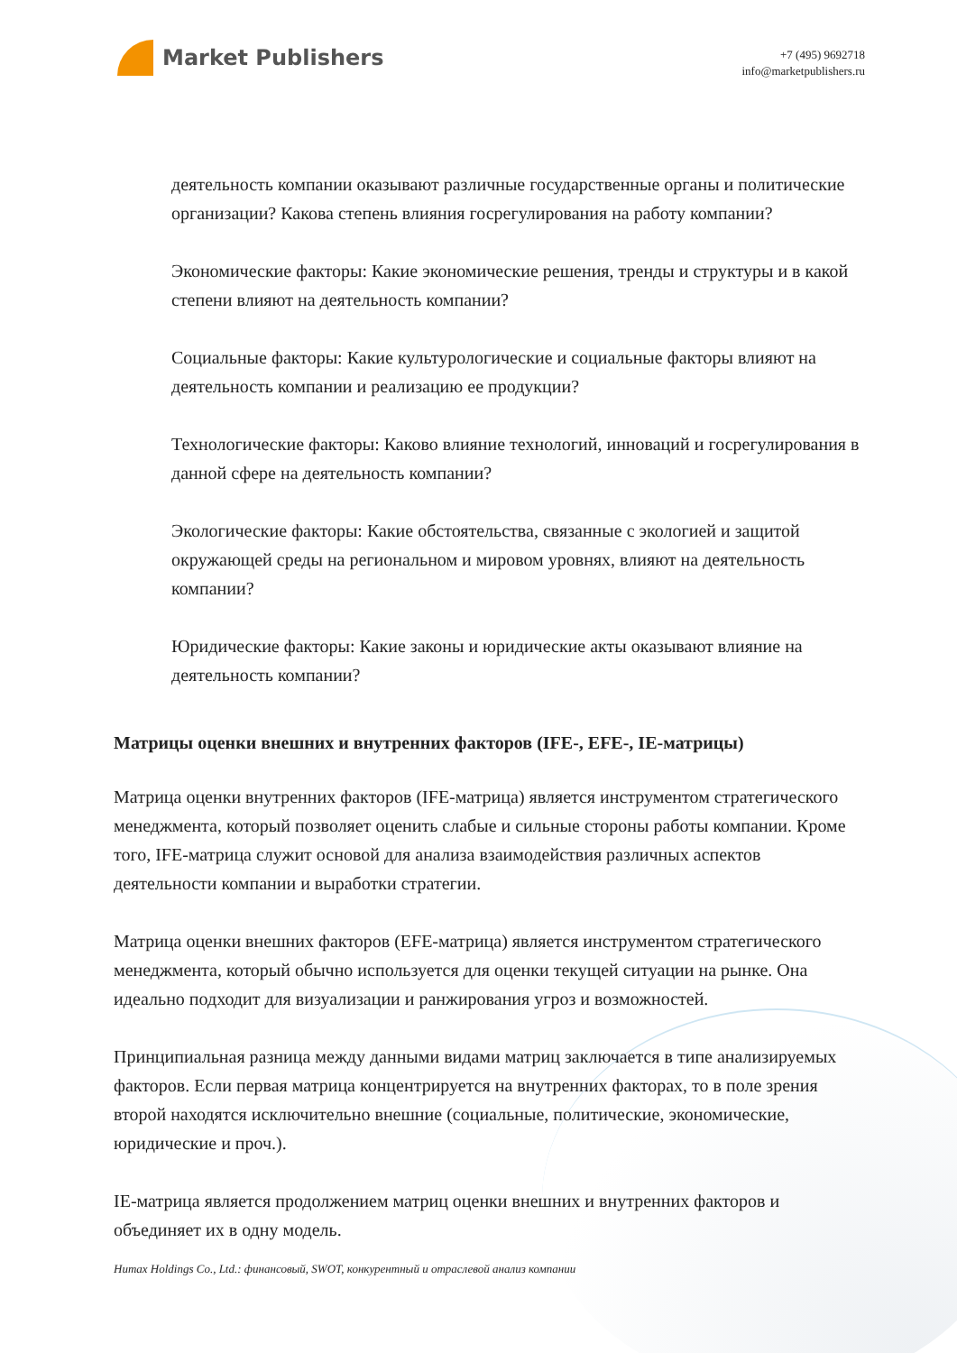Market Publishers
+7 (495) 9692718
info@marketpublishers.ru
деятельность компании оказывают различные государственные органы и политические организации? Какова степень влияния госрегулирования на работу компании?
Экономические факторы: Какие экономические решения, тренды и структуры и в какой степени влияют на деятельность компании?
Социальные факторы: Какие культурологические и социальные факторы влияют на деятельность компании и реализацию ее продукции?
Технологические факторы: Каково влияние технологий, инноваций и госрегулирования в данной сфере на деятельность компании?
Экологические факторы: Какие обстоятельства, связанные с экологией и защитой окружающей среды на региональном и мировом уровнях, влияют на деятельность компании?
Юридические факторы: Какие законы и юридические акты оказывают влияние на деятельность компании?
Матрицы оценки внешних и внутренних факторов (IFE-, EFE-, IE-матрицы)
Матрица оценки внутренних факторов (IFE-матрица) является инструментом стратегического менеджмента, который позволяет оценить слабые и сильные стороны работы компании. Кроме того, IFE-матрица служит основой для анализа взаимодействия различных аспектов деятельности компании и выработки стратегии.
Матрица оценки внешних факторов (EFE-матрица) является инструментом стратегического менеджмента, который обычно используется для оценки текущей ситуации на рынке. Она идеально подходит для визуализации и ранжирования угроз и возможностей.
Принципиальная разница между данными видами матриц заключается в типе анализируемых факторов. Если первая матрица концентрируется на внутренних факторах, то в поле зрения второй находятся исключительно внешние (социальные, политические, экономические, юридические и проч.).
IE-матрица является продолжением матриц оценки внешних и внутренних факторов и объединяет их в одну модель.
Humax Holdings Co., Ltd.: финансовый, SWOT, конкурентный и отраслевой анализ компании